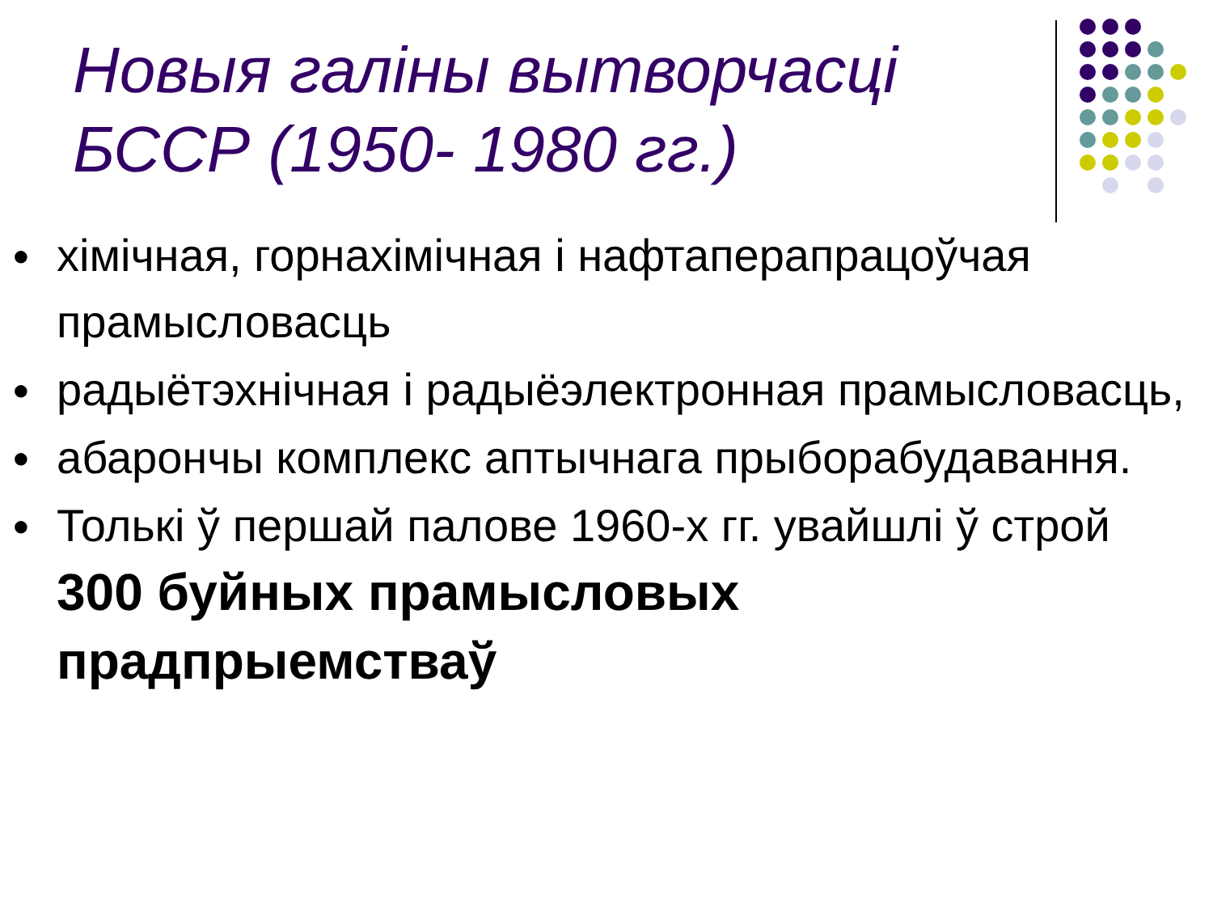Новыя галіны вытворчасці БССР (1950- 1980 гг.)
● хімічная, горнахімічная і нафтаперапрацоўчая прамысловасць
● радыётэхнічная і радыёэлектронная прамысловасць,
● абарончы комплекс аптычнага прыборабудавання.
● Толькі ў першай палове 1960-х гг. увайшлі ў строй 300 буйных прамысловых прадпрыемстваў